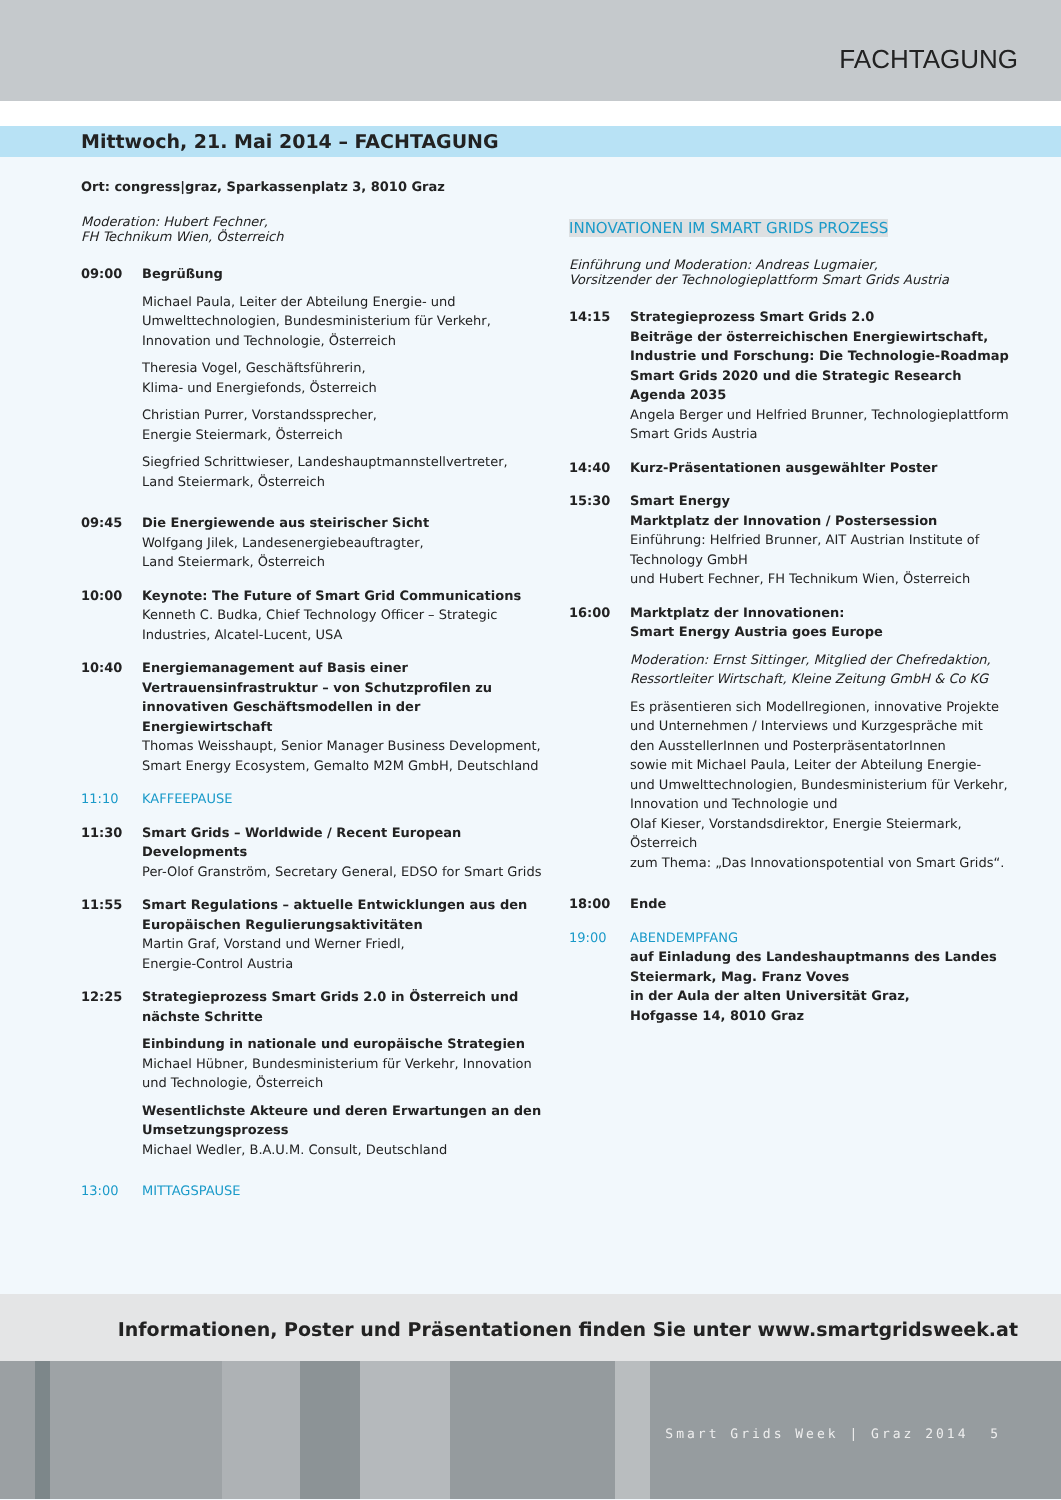FACHTAGUNG
Mittwoch, 21. Mai 2014 – FACHTAGUNG
Ort: congress|graz, Sparkassenplatz 3, 8010 Graz
Moderation: Hubert Fechner,
FH Technikum Wien, Österreich
09:00 Begrüßung
Michael Paula, Leiter der Abteilung Energie- und Umwelttechnologien, Bundesministerium für Verkehr, Innovation und Technologie, Österreich
Theresia Vogel, Geschäftsführerin,
Klima- und Energiefonds, Österreich
Christian Purrer, Vorstandssprecher,
Energie Steiermark, Österreich
Siegfried Schrittwieser, Landeshauptmannstellvertreter,
Land Steiermark, Österreich
09:45 Die Energiewende aus steirischer Sicht
Wolfgang Jilek, Landesenergiebeauftragter,
Land Steiermark, Österreich
10:00 Keynote: The Future of Smart Grid Communications
Kenneth C. Budka, Chief Technology Officer – Strategic Industries, Alcatel-Lucent, USA
10:40 Energiemanagement auf Basis einer Vertrauensinfrastruktur – von Schutzprofilen zu innovativen Geschäftsmodellen in der Energiewirtschaft
Thomas Weisshaupt, Senior Manager Business Development, Smart Energy Ecosystem, Gemalto M2M GmbH, Deutschland
11:10 KAFFEEPAUSE
11:30 Smart Grids – Worldwide / Recent European Developments
Per-Olof Granström, Secretary General, EDSO for Smart Grids
11:55 Smart Regulations – aktuelle Entwicklungen aus den Europäischen Regulierungsaktivitäten
Martin Graf, Vorstand und Werner Friedl,
Energie-Control Austria
12:25 Strategieprozess Smart Grids 2.0 in Österreich und nächste Schritte
Einbindung in nationale und europäische Strategien
Michael Hübner, Bundesministerium für Verkehr, Innovation und Technologie, Österreich
Wesentlichste Akteure und deren Erwartungen an den Umsetzungsprozess
Michael Wedler, B.A.U.M. Consult, Deutschland
13:00 MITTAGSPAUSE
INNOVATIONEN IM SMART GRIDS PROZESS
Einführung und Moderation: Andreas Lugmaier,
Vorsitzender der Technologieplattform Smart Grids Austria
14:15 Strategieprozess Smart Grids 2.0
Beiträge der österreichischen Energiewirtschaft, Industrie und Forschung: Die Technologie-Roadmap Smart Grids 2020 und die Strategic Research Agenda 2035
Angela Berger und Helfried Brunner, Technologieplattform Smart Grids Austria
14:40 Kurz-Präsentationen ausgewählter Poster
15:30 Smart Energy
Marktplatz der Innovation / Postersession
Einführung: Helfried Brunner, AIT Austrian Institute of Technology GmbH
und Hubert Fechner, FH Technikum Wien, Österreich
16:00 Marktplatz der Innovationen:
Smart Energy Austria goes Europe
Moderation: Ernst Sittinger, Mitglied der Chefredaktion, Ressortleiter Wirtschaft, Kleine Zeitung GmbH & Co KG
Es präsentieren sich Modellregionen, innovative Projekte und Unternehmen / Interviews und Kurzgespräche mit den AusstellerInnen und PosterpräsentatorInnen
sowie mit Michael Paula, Leiter der Abteilung Energie- und Umwelttechnologien, Bundesministerium für Verkehr, Innovation und Technologie und
Olaf Kieser, Vorstandsdirektor, Energie Steiermark, Österreich
zum Thema: „Das Innovationspotential von Smart Grids“.
18:00 Ende
19:00 ABENDEMPFANG
auf Einladung des Landeshauptmanns des Landes Steiermark, Mag. Franz Voves
in der Aula der alten Universität Graz,
Hofgasse 14, 8010 Graz
Informationen, Poster und Präsentationen finden Sie unter www.smartgridsweek.at
Smart Grids Week | Graz 2014 5